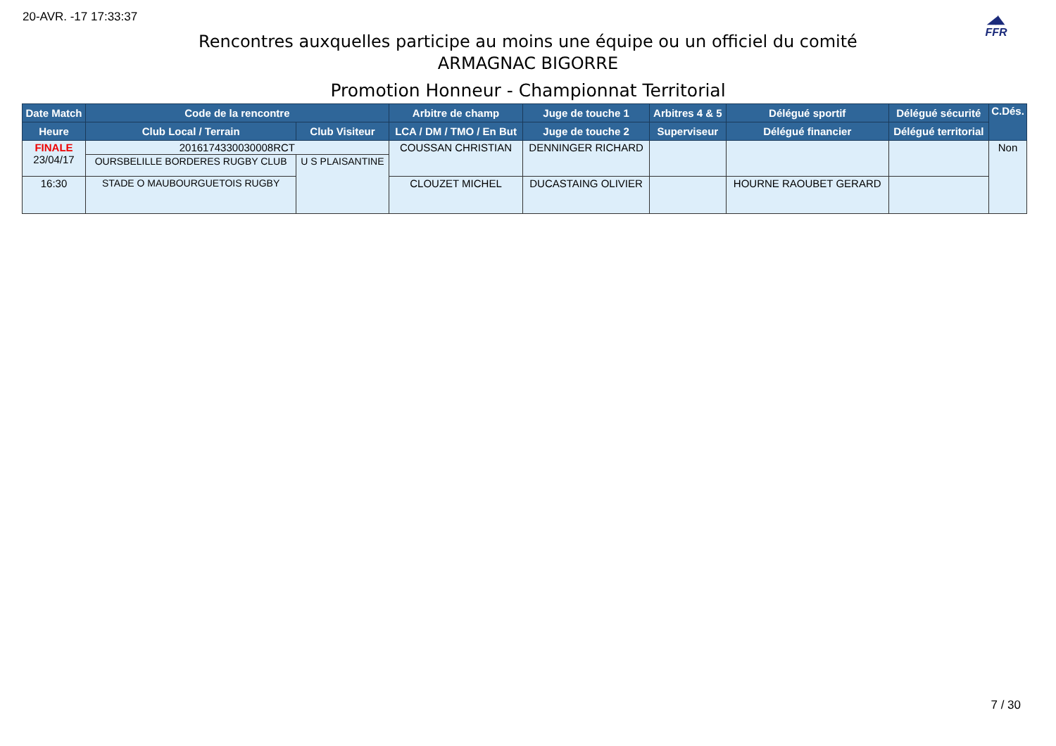20-AVR. -17 17:33:37
◢◣
FFR
Rencontres auxquelles participe au moins une équipe ou un officiel du comité
ARMAGNAC BIGORRE
Promotion Honneur - Championnat Territorial
| Date Match | Code de la rencontre | | Arbitre de champ | Juge de touche 1 | Arbitres 4 & 5 | Délégué sportif | Délégué sécurité | C.Dés. |
| --- | --- | --- | --- | --- | --- | --- | --- | --- |
| Heure | Club Local / Terrain | Club Visiteur | LCA / DM / TMO / En But | Juge de touche 2 | Superviseur | Délégué financier | Délégué territorial | |
| FINALE 23/04/17 | 2016174330030008RCT | | COUSSAN CHRISTIAN | DENNINGER RICHARD | | | | Non |
| | OURSBELILLE BORDERES RUGBY CLUB | U S PLAISANTINE | | | | | | |
| 16:30 | | | CLOUZET MICHEL | DUCASTAING OLIVIER | | HOURNE RAOUBET GERARD | | |
| | STADE O MAUBOURGUETOIS RUGBY | | | | | | | |
7 / 30